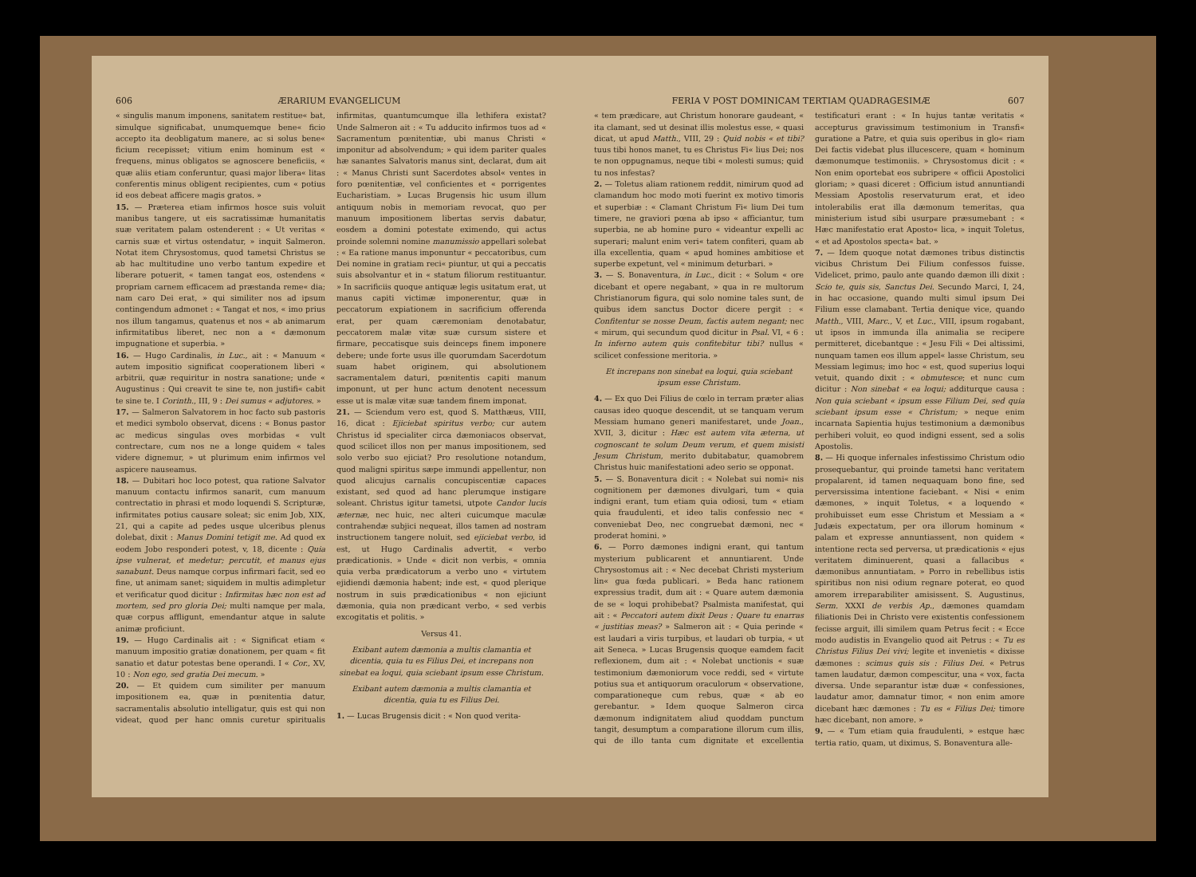606 ÆRARIUM EVANGELICUM
« singulis manum imponens, sanitatem restitue« bat, simulque significabat, unumquemque bene« ficio accepto ita deobligatum manere, ac si solus bene« ficium recepisset; vitium enim hominum est « frequens, minus obligatos se agnoscere beneficiis, « quæ aliis etiam conferuntur, quasi major libera« litas conferentis minus obligent recipientes, cum « potius id eos debeat afficere magis gratos. »
15. — Præterea etiam infirmos hosce suis voluit manibus tangere, ut eis sacratissimæ humanitatis suæ veritatem palam ostenderent : « Ut veritas « carnis suæ et virtus ostendatur, » inquit Salmeron. Notat item Chrysostomus, quod tametsi Christus se ab hac multitudine uno verbo tantum expedire et liberare potuerit, « tamen tangat eos, ostendens « propriam carnem efficacem ad præstanda reme« dia; nam caro Dei erat, » qui similiter nos ad ipsum contingendum admonet : « Tangat et nos, « imo prius nos illum tangamus, quatenus et nos « ab animarum infirmitatibus liberet, nec non a « dæmonum impugnatione et superbia. »
16. — Hugo Cardinalis, in Luc., ait : « Manuum « autem impositio significat cooperationem liberi « arbitrii, quæ requiritur in nostra sanatione; unde « Augustinus : Qui creavit te sine te, non justifi« cabit te sine te. I Corinth., III, 9 : Dei sumus « adjutores. »
17. — Salmeron Salvatorem in hoc facto sub pastoris et medici symbolo observat, dicens : « Bonus pastor ac medicus singulas oves morbidas « vult contrectare, cum nos ne a longe quidem « tales videre dignemur, » ut plurimum enim infirmos vel aspicere nauseamus.
18. — Dubitari hoc loco potest, qua ratione Salvator manuum contactu infirmos sanarit, cum manuum contrectatio in phrasi et modo loquendi S. Scripturæ, infirmitates potius causare soleat; sic enim Job, XIX, 21, qui a capite ad pedes usque ulceribus plenus dolebat, dixit : Manus Domini tetigit me. Ad quod ex eodem Jobo responderi potest, v, 18, dicente : Quia ipse vulnerat, et medetur; percutit, et manus ejus sanabunt. Deus namque corpus infirmari facit, sed eo fine, ut animam sanet; siquidem in multis adimpletur et verificatur quod dicitur : Infirmitas hæc non est ad mortem, sed pro gloria Dei; multi namque per mala, quæ corpus affligunt, emendantur atque in salute animæ proficiunt.
19. — Hugo Cardinalis ait : « Significat etiam « manuum impositio gratiæ donationem, per quam « fit sanatio et datur potestas bene operandi. I « Cor., XV, 10 : Non ego, sed gratia Dei mecum. »
20. — Et quidem cum similiter per manuum impositionem ea, quæ in pœnitentia datur, sacramentalis absolutio intelligatur, quis est qui non videat, quod per hanc omnis curetur spiritualis infirmitas, quantumcumque illa lethifera existat? Unde Salmeron ait : « Tu adducito infirmos tuos ad « Sacramentum pœnitentiæ, ubi manus Christi « imponitur ad absolvendum; » qui idem pariter quales hæ sanantes Salvatoris manus sint, declarat, dum ait : « Manus Christi sunt Sacerdotes absol« ventes in foro pœnitentiæ, vel conficientes et « porrigentes Eucharistiam. » Lucas Brugensis hic usum illum antiquum nobis in memoriam revocat, quo per manuum impositionem libertas servis dabatur, eosdem a domini potestate eximendo, qui actus proinde solemni nomine manumissio appellari solebat : « Ea ratione manus imponuntur « peccatoribus, cum Dei nomine in gratiam reci« piuntur, ut qui a peccatis suis absolvantur et in « statum filiorum restituantur. » In sacrificiis quoque antiquæ legis usitatum erat, ut manus capiti victimæ imponerentur, quæ in peccatorum expiationem in sacrificium offerenda erat, per quam cæremoniam denotabatur, peccatorem malæ vitæ suæ cursum sistere et firmare, peccatisque suis deinceps finem imponere debere; unde forte usus ille quorumdam Sacerdotum suam habet originem, qui absolutionem sacramentalem daturi, pœnitentis capiti manum imponunt, ut per hunc actum denotent necessum esse ut is malæ vitæ suæ tandem finem imponat.
21. — Sciendum vero est, quod S. Matthæus, VIII, 16, dicat : Ejiciebat spiritus verbo; cur autem Christus id specialiter circa dæmoniacos observat, quod scilicet illos non per manus impositionem, sed solo verbo suo ejiciat? Pro resolutione notandum, quod maligni spiritus sæpe immundi appellentur, non quod alicujus carnalis concupiscentiæ capaces existant, sed quod ad hanc plerumque instigare soleant. Christus igitur tametsi, utpote Candor lucis æternæ, nec huic, nec alteri cuicumque maculæ contrahendæ subjici nequeat, illos tamen ad nostram instructionem tangere noluit, sed ejiciebat verbo, id est, ut Hugo Cardinalis advertit, « verbo prædicationis. » Unde « dicit non verbis, « omnia quia verba prædicatorum a verbo uno « virtutem ejidiendi dæmonia habent; inde est, « quod plerique nostrum in suis prædicationibus « non ejiciunt dæmonia, quia non prædicant verbo, « sed verbis excogitatis et politis. »
Versus 41.
Exibant autem dæmonia a multis clamantia et dicentia, quia tu es Filius Dei, et increpans non sinebat ea loqui, quia sciebant ipsum esse Christum.
Exibant autem dæmonia a multis clamantia et dicentia, quia tu es Filius Dei.
1. — Lucas Brugensis dicit : « Non quod verita-
FERIA V POST DOMINICAM TERTIAM QUADRAGESIMÆ 607
« tem prædicare, aut Christum honorare gaudeant, « ita clamant, sed ut desinat illis molestus esse, « quasi dicat, ut apud Matth., VIII, 29 : Quid nobis « et tibi? tuus tibi honos manet, tu es Christus Fi« lius Dei; nos te non oppugnamus, neque tibi « molesti sumus; quid tu nos infestas?
2. — Toletus aliam rationem reddit, nimirum quod ad clamandum hoc modo moti fuerint ex motivo timoris et superbiæ : « Clamant Christum Fi« lium Dei tum timere, ne graviori pœna ab ipso « afficiantur, tum superbia, ne ab homine puro « videantur expelli ac superari; malunt enim veri« tatem confiteri, quam ab illa excellentia, quam « apud homines ambitiose et superbe expetunt, vel « minimum deturbari. »
3. — S. Bonaventura, in Luc., dicit : « Solum « ore dicebant et opere negabant, » qua in re multorum Christianorum figura, qui solo nomine tales sunt, de quibus idem sanctus Doctor dicere pergit : « Confitentur se nosse Deum, factis autem negant; nec « mirum, qui secundum quod dicitur in Psal. VI, « 6 : In inferno autem quis confitebitur tibi? nullus « scilicet confessione meritoria. »
Et increpans non sinebat ea loqui, quia sciebant ipsum esse Christum.
4. — Ex quo Dei Filius de cœlo in terram præter alias causas ideo quoque descendit, ut se tanquam verum Messiam humano generi manifestaret, unde Joan., XVII, 3, dicitur : Hæc est autem vita æterna, ut cognoscant te solum Deum verum, et quem misisti Jesum Christum, merito dubitabatur, quamobrem Christus huic manifestationi adeo serio se opponat.
5. — S. Bonaventura dicit : « Nolebat sui nomi« nis cognitionem per dæmones divulgari, tum « quia indigni erant, tum etiam quia odiosi, tum « etiam quia fraudulenti, et ideo talis confessio nec « conveniebat Deo, nec congruebat dæmoni, nec « proderat homini. »
6. — Porro dæmones indigni erant, qui tantum mysterium publicarent et annuntiarent. Unde Chrysostomus ait : « Nec decebat Christi mysterium lin« gua fœda publicari. » Beda hanc rationem expressius tradit, dum ait : « Quare autem dæmonia de se « loqui prohibebat? Psalmista manifestat, qui ait : « Peccatori autem dixit Deus : Quare tu enarras « justitias meas? » Salmeron ait : « Quia perinde « est laudari a viris turpibus, et laudari ob turpia, « ut ait Seneca. » Lucas Brugensis quoque eamdem facit reflexionem, dum ait : « Nolebat unctionis « suæ testimonium dæmoniorum voce reddi, sed « virtute potius sua et antiquorum oraculorum « observatione, comparationeque cum rebus, quæ « ab eo gerebantur. » Idem quoque Salmeron circa dæmonum indignitatem aliud quoddam punctum tangit, desumptum a comparatione illorum cum illis, qui de illo tanta cum dignitate et excellentia testificaturi erant : « In hujus tantæ veritatis « accepturus gravissimum testimonium in Transfi« guratione a Patre, et quia suis operibus in glo« riam Dei factis videbat plus illucescere, quam « hominum dæmonumque testimoniis. » Chrysostomus dicit : « Non enim oportebat eos subripere « officii Apostolici gloriam; » quasi diceret : Officium istud annuntiandi Messiam Apostolis reservaturum erat, et ideo intolerabilis erat illa dæmonum temeritas, qua ministerium istud sibi usurpare præsumebant : « Hæc manifestatio erat Aposto« lica, » inquit Toletus, « et ad Apostolos specta« bat. »
7. — Idem quoque notat dæmones tribus distinctis vicibus Christum Dei Filium confessos fuisse. Videlicet, primo, paulo ante quando dæmon illi dixit : Scio te, quis sis, Sanctus Dei. Secundo Marci, I, 24, in hac occasione, quando multi simul ipsum Dei Filium esse clamabant. Tertia denique vice, quando Matth., VIII, Marc., V, et Luc., VIII, ipsum rogabant, ut ipsos in immunda illa animalia se recipere permitteret, dicebantque : « Jesu Fili « Dei altissimi, nunquam tamen eos illum appel« lasse Christum, seu Messiam legimus; imo hoc « est, quod superius loqui vetuit, quando dixit : « obmutesce; et nunc cum dicitur : Non sinebat « ea loqui; additurque causa : Non quia sciebant « ipsum esse Filium Dei, sed quia sciebant ipsum esse « Christum; » neque enim incarnata Sapientia hujus testimonium a dæmonibus perhiberi voluit, eo quod indigni essent, sed a solis Apostolis.
8. — Hi quoque infernales infestissimo Christum odio prosequebantur, qui proinde tametsi hanc veritatem propalarent, id tamen nequaquam bono fine, sed perversissima intentione faciebant. « Nisi « enim dæmones, » inquit Toletus, « a loquendo « prohibuisset eum esse Christum et Messiam a « Judæis expectatum, per ora illorum hominum « palam et expresse annuntiassent, non quidem « intentione recta sed perversa, ut prædicationis « ejus veritatem diminuerent, quasi a fallacibus « dæmonibus annuntiatam. » Porro in rebellibus istis spiritibus non nisi odium regnare poterat, eo quod amorem irreparabiliter amisissent. S. Augustinus, Serm. XXXI de verbis Ap., dæmones quamdam filiationis Dei in Christo vere existentis confessionem fecisse arguit, illi similem quam Petrus fecit : « Ecce modo audistis in Evangelio quod ait Petrus : « Tu es Christus Filius Dei vivi; legite et invenietis « dixisse dæmones : scimus quis sis : Filius Dei. « Petrus tamen laudatur, dæmon compescitur, una « vox, facta diversa. Unde separantur istæ duæ « confessiones, laudatur amor, damnatur timor, « non enim amore dicebant hæc dæmones : Tu es « Filius Dei; timore hæc dicebant, non amore. »
9. — « Tum etiam quia fraudulenti, » estque hæc tertia ratio, quam, ut diximus, S. Bonaventura alle-